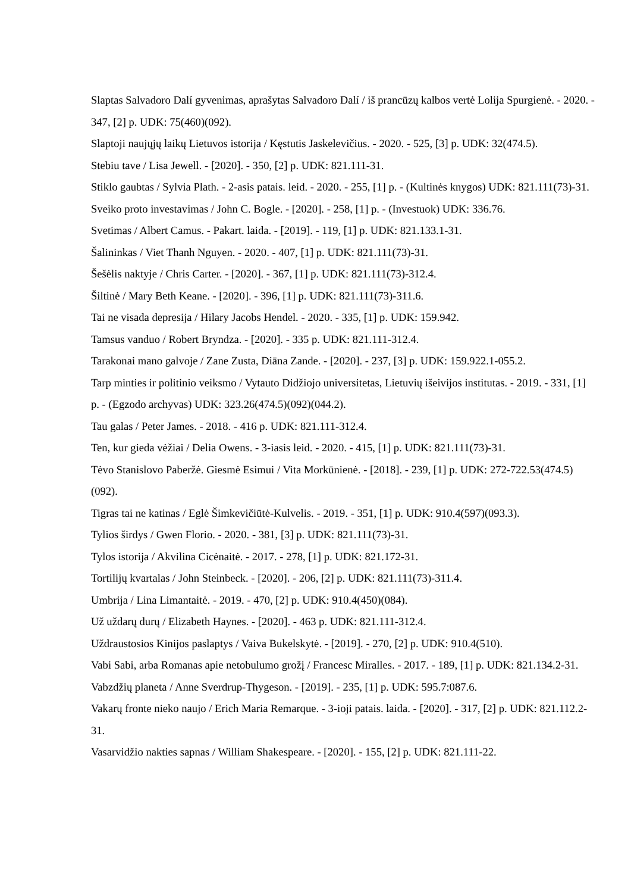Slaptas Salvadoro Dalí gyvenimas, aprašytas Salvadoro Dalí / iš prancūzų kalbos vertė Lolija Spurgienė. - 2020. - 347, [2] p. UDK: 75(460)(092).
Slaptoji naujųjų laikų Lietuvos istorija / Kęstutis Jaskelevičius. - 2020. - 525, [3] p. UDK: 32(474.5).
Stebiu tave / Lisa Jewell. - [2020]. - 350, [2] p. UDK: 821.111-31.
Stiklo gaubtas / Sylvia Plath. - 2-asis patais. leid. - 2020. - 255, [1] p. - (Kultinės knygos) UDK: 821.111(73)-31.
Sveiko proto investavimas / John C. Bogle. - [2020]. - 258, [1] p. - (Investuok) UDK: 336.76.
Svetimas / Albert Camus. - Pakart. laida. - [2019]. - 119, [1] p. UDK: 821.133.1-31.
Šalininkas / Viet Thanh Nguyen. - 2020. - 407, [1] p. UDK: 821.111(73)-31.
Šešėlis naktyje / Chris Carter. - [2020]. - 367, [1] p. UDK: 821.111(73)-312.4.
Šiltinė / Mary Beth Keane. - [2020]. - 396, [1] p. UDK: 821.111(73)-311.6.
Tai ne visada depresija / Hilary Jacobs Hendel. - 2020. - 335, [1] p. UDK: 159.942.
Tamsus vanduo / Robert Bryndza. - [2020]. - 335 p. UDK: 821.111-312.4.
Tarakonai mano galvoje / Zane Zusta, Diāna Zande. - [2020]. - 237, [3] p. UDK: 159.922.1-055.2.
Tarp minties ir politinio veiksmo / Vytauto Didžiojo universitetas, Lietuvių išeivijos institutas. - 2019. - 331, [1] p. - (Egzodo archyvas) UDK: 323.26(474.5)(092)(044.2).
Tau galas / Peter James. - 2018. - 416 p. UDK: 821.111-312.4.
Ten, kur gieda vėžiai / Delia Owens. - 3-iasis leid. - 2020. - 415, [1] p. UDK: 821.111(73)-31.
Tėvo Stanislovo Paberžė. Giesmė Esimui / Vita Morkūnienė. - [2018]. - 239, [1] p. UDK: 272-722.53(474.5)(092).
Tigras tai ne katinas / Eglė Šimkevičiūtė-Kulvelis. - 2019. - 351, [1] p. UDK: 910.4(597)(093.3).
Tylios širdys / Gwen Florio. - 2020. - 381, [3] p. UDK: 821.111(73)-31.
Tylos istorija / Akvilina Cicėnaitė. - 2017. - 278, [1] p. UDK: 821.172-31.
Tortilijų kvartalas / John Steinbeck. - [2020]. - 206, [2] p. UDK: 821.111(73)-311.4.
Umbrija / Lina Limantaitė. - 2019. - 470, [2] p. UDK: 910.4(450)(084).
Už uždarų durų / Elizabeth Haynes. - [2020]. - 463 p. UDK: 821.111-312.4.
Uždraustosios Kinijos paslaptys / Vaiva Bukelskytė. - [2019]. - 270, [2] p. UDK: 910.4(510).
Vabi Sabi, arba Romanas apie netobulumo grožį / Francesc Miralles. - 2017. - 189, [1] p. UDK: 821.134.2-31.
Vabzdžių planeta / Anne Sverdrup-Thygeson. - [2019]. - 235, [1] p. UDK: 595.7:087.6.
Vakarų fronte nieko naujo / Erich Maria Remarque. - 3-ioji patais. laida. - [2020]. - 317, [2] p. UDK: 821.112.2-31.
Vasarvidžio nakties sapnas / William Shakespeare. - [2020]. - 155, [2] p. UDK: 821.111-22.